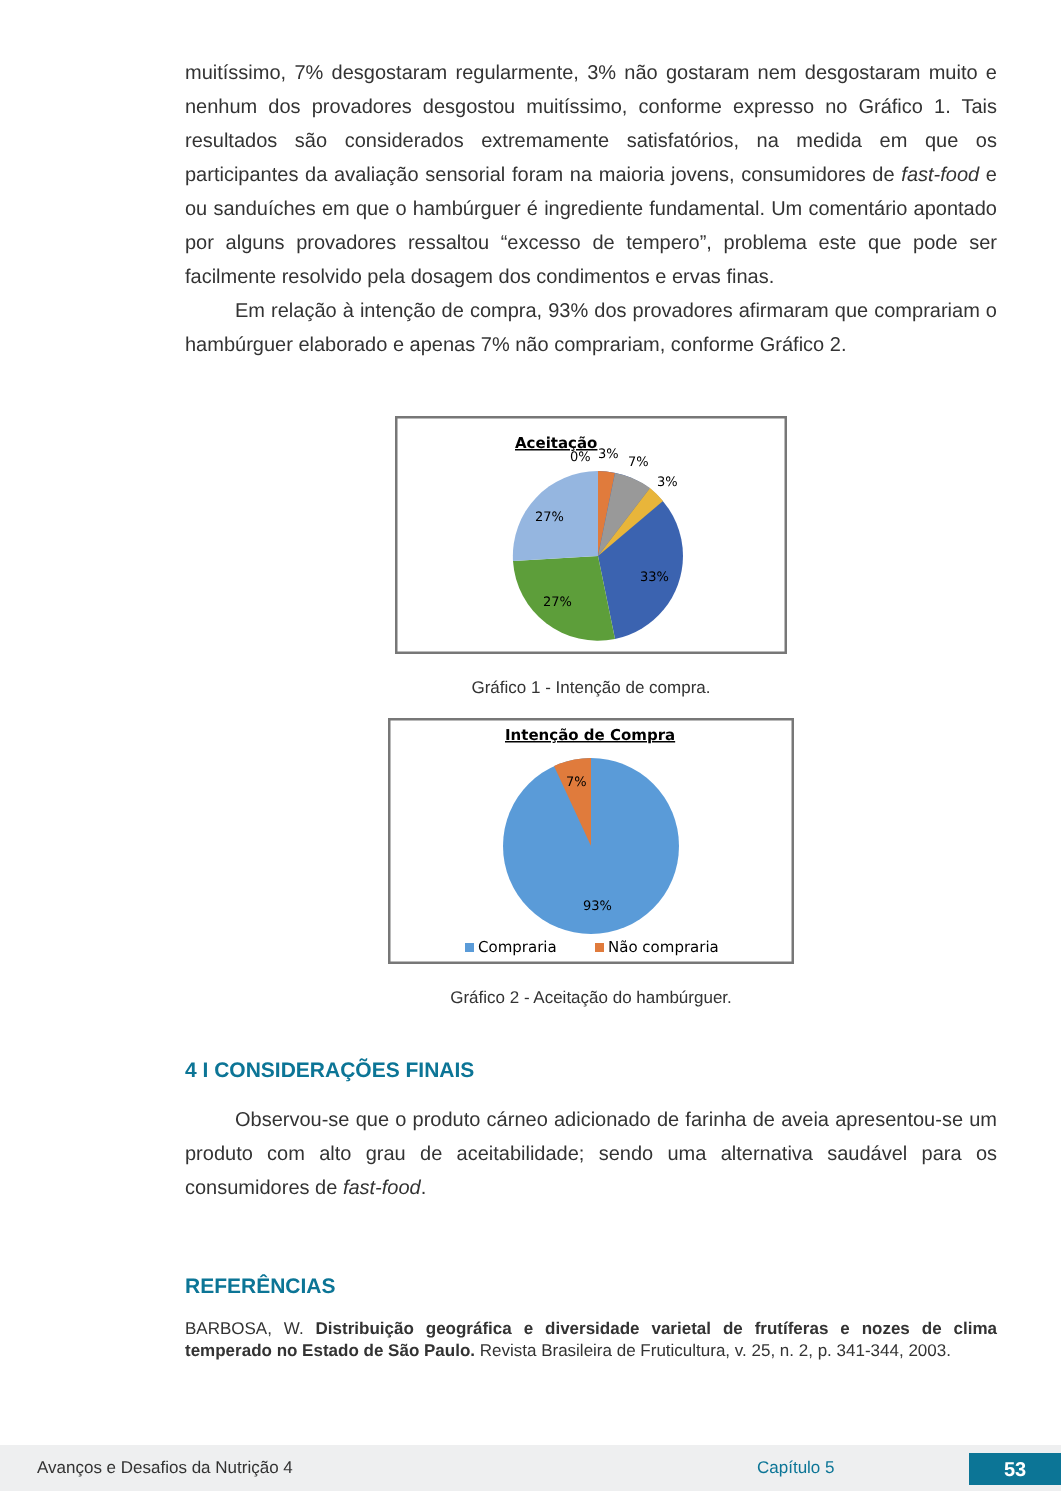muitíssimo, 7% desgostaram regularmente, 3% não gostaram nem desgostaram muito e nenhum dos provadores desgostou muitíssimo, conforme expresso no Gráfico 1. Tais resultados são considerados extremamente satisfatórios, na medida em que os participantes da avaliação sensorial foram na maioria jovens, consumidores de fast-food e ou sanduíches em que o hambúrguer é ingrediente fundamental. Um comentário apontado por alguns provadores ressaltou “excesso de tempero”, problema este que pode ser facilmente resolvido pela dosagem dos condimentos e ervas finas.
Em relação à intenção de compra, 93% dos provadores afirmaram que comprariam o hambúrguer elaborado e apenas 7% não comprariam, conforme Gráfico 2.
Aceitação
0%
3%
7%
3%
27%
33%
27%
Gráfico 1 - Intenção de compra.
Intenção de Compra
7%
93%
Compraria
Não compraria
Gráfico 2 - Aceitação do hambúrguer.
4 I CONSIDERAÇÕES FINAIS
Observou-se que o produto cárneo adicionado de farinha de aveia apresentou-se um produto com alto grau de aceitabilidade; sendo uma alternativa saudável para os consumidores de fast-food.
REFERÊNCIAS
BARBOSA, W. Distribuição geográfica e diversidade varietal de frutíferas e nozes de clima temperado no Estado de São Paulo. Revista Brasileira de Fruticultura, v. 25, n. 2, p. 341-344, 2003.
Avanços e Desafios da Nutrição 4 Capítulo 5 53